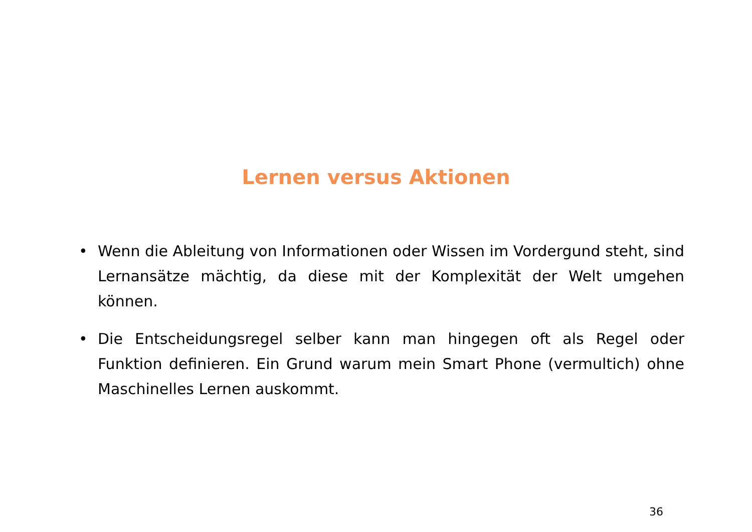Lernen versus Aktionen
• Wenn die Ableitung von Informationen oder Wissen im Vordergund steht, sind Lern­ansätze mächtig, da diese mit der Komplexität der Welt umgehen können.
• Die Entscheidungsregel selber kann man hingegen oft als Regel oder Funktion defi­nieren. Ein Grund warum mein Smart Phone (vermultich) ohne Maschinelles Lernen auskommt.
36